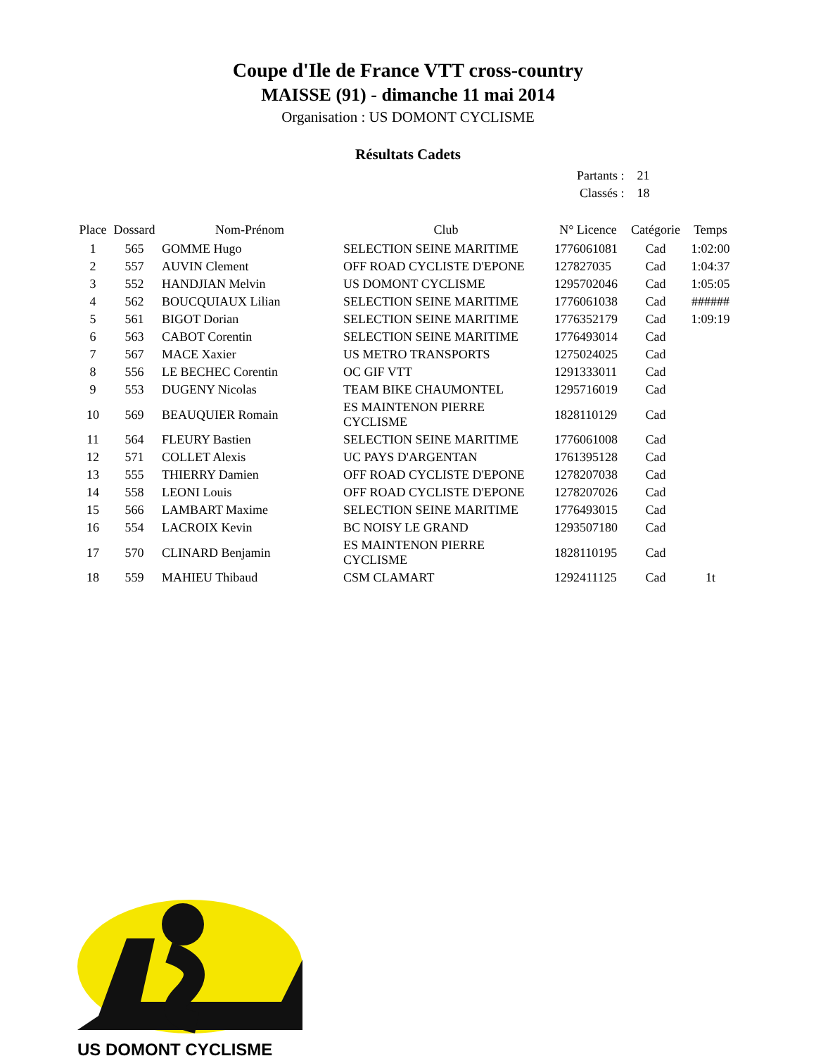Coupe d'Ile de France VTT cross-country
MAISSE (91) - dimanche 11 mai 2014
Organisation : US DOMONT CYCLISME
Résultats Cadets
| Partants : | 21 |
| Classés : | 18 |
| Place | Dossard | Nom-Prénom | Club | N° Licence | Catégorie | Temps |
| --- | --- | --- | --- | --- | --- | --- |
| 1 | 565 | GOMME Hugo | SELECTION SEINE MARITIME | 1776061081 | Cad | 1:02:00 |
| 2 | 557 | AUVIN Clement | OFF ROAD CYCLISTE D'EPONE | 127827035 | Cad | 1:04:37 |
| 3 | 552 | HANDJIAN Melvin | US DOMONT CYCLISME | 1295702046 | Cad | 1:05:05 |
| 4 | 562 | BOUCQUIAUX Lilian | SELECTION SEINE MARITIME | 1776061038 | Cad | ###### |
| 5 | 561 | BIGOT Dorian | SELECTION SEINE MARITIME | 1776352179 | Cad | 1:09:19 |
| 6 | 563 | CABOT Corentin | SELECTION SEINE MARITIME | 1776493014 | Cad | |
| 7 | 567 | MACE Xaxier | US METRO TRANSPORTS | 1275024025 | Cad | |
| 8 | 556 | LE BECHEC Corentin | OC GIF VTT | 1291333011 | Cad | |
| 9 | 553 | DUGENY Nicolas | TEAM BIKE CHAUMONTEL | 1295716019 | Cad | |
| 10 | 569 | BEAUQUIER Romain | ES MAINTENON PIERRE CYCLISME | 1828110129 | Cad | |
| 11 | 564 | FLEURY Bastien | SELECTION SEINE MARITIME | 1776061008 | Cad | |
| 12 | 571 | COLLET Alexis | UC PAYS D'ARGENTAN | 1761395128 | Cad | |
| 13 | 555 | THIERRY Damien | OFF ROAD CYCLISTE D'EPONE | 1278207038 | Cad | |
| 14 | 558 | LEONI Louis | OFF ROAD CYCLISTE D'EPONE | 1278207026 | Cad | |
| 15 | 566 | LAMBART Maxime | SELECTION SEINE MARITIME | 1776493015 | Cad | |
| 16 | 554 | LACROIX Kevin | BC NOISY LE GRAND | 1293507180 | Cad | |
| 17 | 570 | CLINARD Benjamin | ES MAINTENON PIERRE CYCLISME | 1828110195 | Cad | |
| 18 | 559 | MAHIEU Thibaud | CSM CLAMART | 1292411125 | Cad | 1t |
US DOMONT CYCLISME